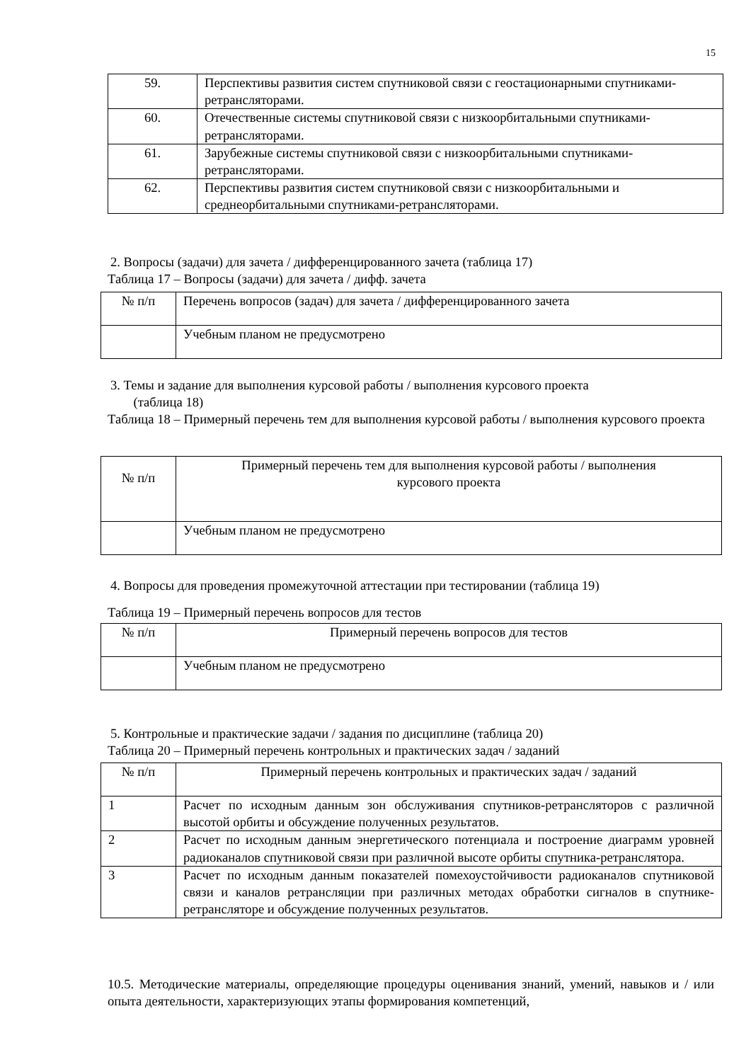15
| 59. | Перспективы развития систем спутниковой связи с геостационарными спутниками-ретрансляторами. |
| 60. | Отечественные системы спутниковой связи с низкоорбитальными спутниками-ретрансляторами. |
| 61. | Зарубежные системы спутниковой связи с низкоорбитальными спутниками-ретрансляторами. |
| 62. | Перспективы развития систем спутниковой связи с низкоорбитальными и среднеорбитальными спутниками-ретрансляторами. |
2. Вопросы (задачи) для зачета / дифференцированного зачета (таблица 17)
Таблица 17 – Вопросы (задачи) для зачета / дифф. зачета
| № п/п | Перечень вопросов (задач) для зачета / дифференцированного зачета |
| --- | --- |
| | Учебным планом не предусмотрено |
3. Темы и задание для выполнения курсовой работы / выполнения курсового проекта
(таблица 18)
Таблица 18 – Примерный перечень тем для выполнения курсовой работы / выполнения курсового проекта
| № п/п | Примерный перечень тем для выполнения курсовой работы / выполнения курсового проекта |
| --- | --- |
| | Учебным планом не предусмотрено |
4. Вопросы для проведения промежуточной аттестации при тестировании (таблица 19)
Таблица 19 – Примерный перечень вопросов для тестов
| № п/п | Примерный перечень вопросов для тестов |
| --- | --- |
| | Учебным планом не предусмотрено |
5. Контрольные и практические задачи / задания по дисциплине (таблица 20)
Таблица 20 – Примерный перечень контрольных и практических задач / заданий
| № п/п | Примерный перечень контрольных и практических задач / заданий |
| --- | --- |
| 1 | Расчет по исходным данным зон обслуживания спутников-ретрансляторов с различной высотой орбиты и обсуждение полученных результатов. |
| 2 | Расчет по исходным данным энергетического потенциала и построение диаграмм уровней радиоканалов спутниковой связи при различной высоте орбиты спутника-ретранслятора. |
| 3 | Расчет по исходным данным показателей помехоустойчивости радиоканалов спутниковой связи и каналов ретрансляции при различных методах обработки сигналов в спутнике-ретрансляторе и обсуждение полученных результатов. |
10.5. Методические материалы, определяющие процедуры оценивания знаний, умений, навыков и / или опыта деятельности, характеризующих этапы формирования компетенций,